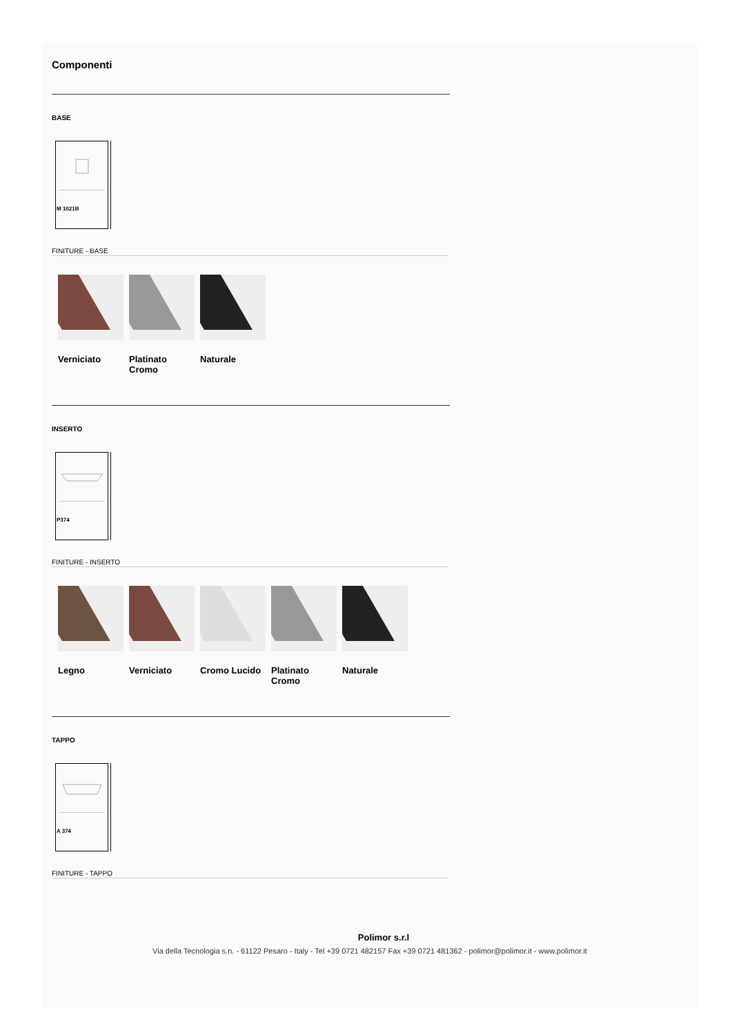Componenti
BASE
M 1021B
FINITURE - BASE
Verniciato
Platinato Cromo
Naturale
INSERTO
P374
FINITURE - INSERTO
Legno Verniciato
Cromo Lucido
Platinato Cromo
Naturale
TAPPO
A 374
FINITURE - TAPPO
Polimor s.r.l
Via della Tecnologia s.n. - 61122 Pesaro - Italy - Tel +39 0721 482157 Fax +39 0721 481362 - polimor@polimor.it - www.polimor.it